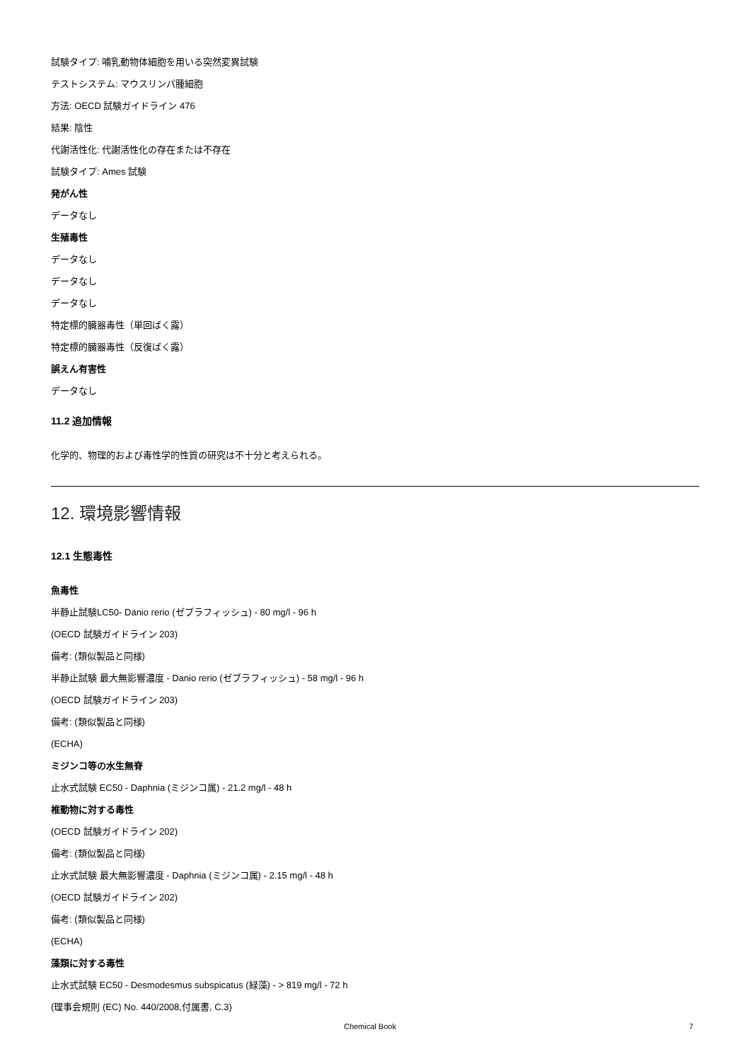試験タイプ: 哺乳動物体細胞を用いる突然変異試験
テストシステム: マウスリンパ腫細胞
方法: OECD 試験ガイドライン 476
結果: 陰性
代謝活性化: 代謝活性化の存在または不存在
試験タイプ: Ames 試験
発がん性
データなし
生殖毒性
データなし
データなし
データなし
特定標的臓器毒性（単回ばく露）
特定標的臓器毒性（反復ばく露）
誤えん有害性
データなし
11.2 追加情報
化学的、物理的および毒性学的性質の研究は不十分と考えられる。
12. 環境影響情報
12.1 生態毒性
魚毒性
半静止試験LC50- Danio rerio (ゼブラフィッシュ) - 80 mg/l - 96 h
(OECD 試験ガイドライン 203)
備考: (類似製品と同様)
半静止試験 最大無影響濃度 - Danio rerio (ゼブラフィッシュ) - 58 mg/l - 96 h
(OECD 試験ガイドライン 203)
備考: (類似製品と同様)
(ECHA)
ミジンコ等の水生無脊
止水式試験 EC50 - Daphnia (ミジンコ属) - 21.2 mg/l - 48 h
椎動物に対する毒性
(OECD 試験ガイドライン 202)
備考: (類似製品と同様)
止水式試験 最大無影響濃度 - Daphnia (ミジンコ属) - 2.15 mg/l - 48 h
(OECD 試験ガイドライン 202)
備考: (類似製品と同様)
(ECHA)
藻類に対する毒性
止水式試験 EC50 - Desmodesmus subspicatus (緑藻) - > 819 mg/l - 72 h
(理事会規則 (EC) No. 440/2008,付属書, C.3)
Chemical Book 7